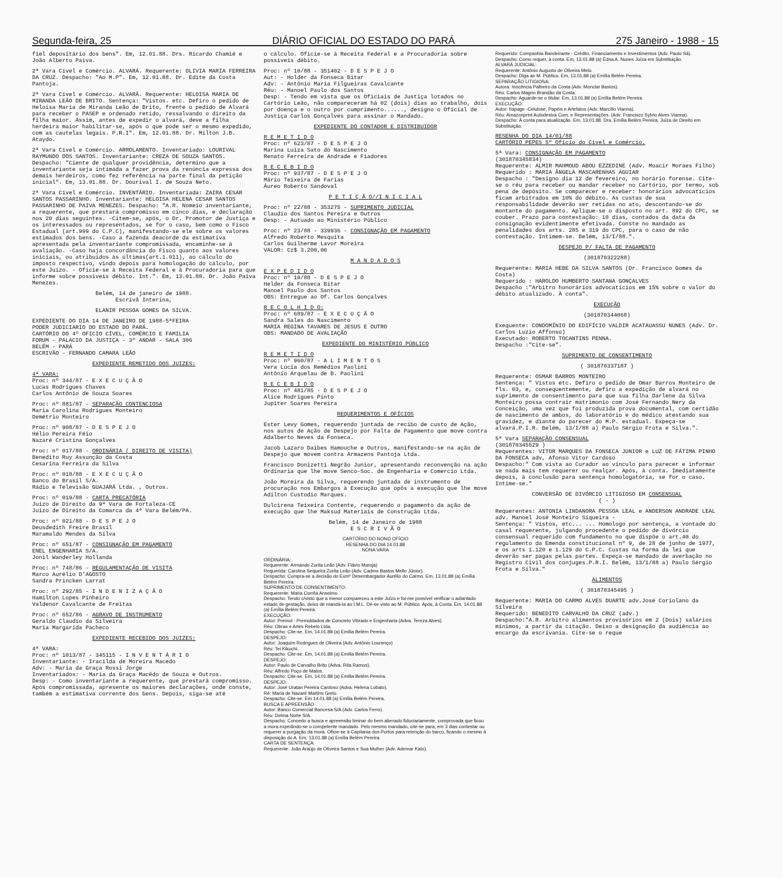Segunda-feira, 25 DIÁRIO OFICIAL DO ESTADO DO PARÁ 275 Janeiro - 1988 - 15
fiel depositário dos bens". Em, 12.01.88. Drs. Ricardo Chamié e João Alberto Paiva.
2ª Vara Cível e Comércio. ALVARÁ. Requerente: OLIVIA MARIA FERREIRA DA CRUZ. Despacho: "Ao M.P". Em, 12.01.88. Dr. Edite da Costa Pantoja.
2ª Vara Cível e Comércio. ALVARÁ. Requerente: HELOISA MARIA DE MIRANDA LEÃO DE BRITO. Sentença: "Vistos. etc. Defiro o pedido de Heloisa Maria de Miranda Leão de Brito, frente o pedido de Alvará para receber o PASEP e ordenado retido, ressalvando o direito da filha maior. Assim, antes de expedir o alvará, deve a filha herdeira maior habilitar-se, após o que pode ser o mesmo expedido, com as cautelas legais. P.R.I". Em, 12.01.88. Dr. Milton J.B. Ataydo.
2ª Vara Cível e Comércio. ARROLAMENTO. Inventariado: LOURIVAL RAYMUNDO DOS SANTOS. Inventariante: CREZA DE SOUZA SANTOS. Despacho: "Ciente de qualquer providência, determino que a inventariante seja intimada a fazer prova da renúncia expressa dos demais herdeiros, como fez referência na parte final da petição inicial". Em, 13.01.88. Dr. Dourival I. de Souza Neto.
2ª Vara Cível e Comércio. INVENTÁRIO. Inventariada: ZAIRA CESAR SANTOS PASSARINHO. Inventariante: HELOISA HELENA CESAR SANTOS PASSARINHO DE PAIVA MENEZES. Despacho: "A.R. Nomeio inventariante, a requerente, que prestará compromisso em cinco dias, e declaração nos 20 dias seguintes. -Citem-se, após, o Dr. Promotor de Justiça e os interessados ou representados, se for o caso, bem como o Fisco Estadual (art.999 do C.P.C), manifestando-se ele sobre os valores estimados dos bens. -Caso a fazenda deacorde da estimativa apresentada pela inventariante compromissada, encaminhe-se à avaliação. -Caso haja concordância do Fisco quanto aos valores iniciais, ou atribuidos às últimas(art.1.011), ao cálculo do imposto respectivo, vindo depois para homologação do cálculo, por este Juízo. - Oficie-se à Receita Federal e à Procuradoria para que informe sobre possiveis débito. Int.". Em, 13.01.88. Dr. João Paiva Menezes.
Belém, 14 de janeiro de 1988.
Escrivã Interina,
ELANIR PESSOA GOMES DA SILVA.
EXPEDIENTE DO DIA 14 DE JANEIRO DE 1988-5ªFEIRA
PODER JUDICIARIO DO ESTADO DO PARÁ.
CARTÓRIO DO 4º OFICIO CÍVEL, COMÉRCIO E FAMILIA
FORUM - PALACIO DA JUSTIÇA - 3º ANDAR - SALA 306
BELÉM - PARÁ
ESCRIVÃO - FERNANDO CAMARA LEÃO
EXPEDIENTE REMETIDO DOS JUIZES:
4ª VARA:
Proc: nº 344/87 - E X E C U Ç Ã O
Lucas Rodrigues Chaves
Carlos Antônio de Souza Soares
Proc: nº 881/87 - SEPARAÇÃO CONTENCIOSA
Maria Carolina Rodrigues Monteiro
Demétrio Monteiro
Proc: nº 908/87 - D E S P E J O
Hélio Pereira Féio
Nazaré Cristina Gonçalves
Proc: nº 017/88 - ORDINÁRIA ( DIREITO DE VISITA)
Benedito Ruy Assunção da Costa
Cesarina Ferreira da Silva
Proc: nº 018/88 - E X E C U Ç Ã O
Banco do Brasil S/A.
Rádio e Televisão GUAJARÁ Ltda. , Outros.
Proc: nº 019/88 - CARTA PRECATÓRIA
Juizo de Direito da 9ª Vara de Fortaleza-CE
Juizo de Direito da Comarca da 4ª Vara Belém/PA.
Proc: nº 021/88 - D E S P E J O
Deusdedith Freire Brasil
Maramaldo Mendes da Silva
Proc: nº 651/87 - CONSIGNAÇÃO EM PAGAMENTO
ENEL ENGENHARIA S/A.
Jonil Wanderley Hollanda
Proc: nº 748/86 - REGULAMENTAÇÃO DE VISITA
Marco Aurélio D'AGOSTO
Sandra Princken Larrat
Proc: nº 292/85 - I N D E N I Z A Ç Ã O
Hamilton Lopes Pinheiro
Valdenor Cavalcante de Freitas
Proc: nº 652/86 - AGRAVO DE INSTRUMENTO
Geraldo Claudio da Silveira
Maria Margarida Pacheco
EXPEDIENTE RECEBIDO DOS JUIZES:
4ª VARA:
Proc: nº 1013/87 - 345115 - I N V E N T Á R I O
Inventariante: - Iracilda de Moreira Macedo
Adv: - Maria da Graça Rossi Jorge
Inventariados: - Maria da Graça Macêdo de Souza e Outros.
Desp: - Como inventariante a requerente, que prestará compromisso. Após compromissada, apresente os maiores declarações, onde conste, também a estimativa corrente dos bens. Depois, siga-se até
o cálculo. Oficie-se à Receita Federal e a Procuradoria sobre possiveis débito.
Proc: nº 10/88 - 351402 - D E S P E J O
Aut: - Holder da Fonseca Bitar
Adv: - Antônio Maria Filgueiras Cavalcante
Réu: - Manoel Paulo dos Santos
Desp: - Tendo em vista que os Oficiais de Justiça lotados no Cartório Leão, não compareceram há 02 (dois) dias ao trabalho, dois por doença e o outro por cumprimento......, designo o Oficial de Justiça Carlos Gonçalves para assinar o Mandado.
EXPEDIENTE DO CONTADOR E DISTRIBUIDOR
R E M E T I D O
Proc: nº 623/87 - D E S P E J O
Marina Luiza Sato do Nascimento
Renato Ferreira de Andrade e Fiadores
R E C E B I D O
Proc: nº 937/87 - D E S P E J O
Mário Teixeira de Farias
Áureo Roberto Sandoval
P E T I Ç Ã O//I N I C I A L
Proc: nº 22/88 - 353275 - SUPRIMENTO JUDICIAL
Claudio dos Santos Pereira e Outros
Desp: - Autuado ao Ministério Público
Proc: nº 23/88 - 339936 - CONSIGNAÇÃO EM PAGAMENTO
Alfredo Roberto Mesquita
Carlos Guilherme Lavor Moreira
VALOR: Cz$ 3.200,00
M A N D A D O S
E X P E D I D O
Proc: nº 10/88 - D E S P E J O
Helder da Fonseca Bitar
Manoel Paulo dos Santos
OBS: Entregue ao Of. Carlos Gonçalves
R E C O L H I D O:
Proc: nº 689/87 - E X E C U Ç Ã O
Sandra Sales do Nascimento
MARIA REGINA TAVARES DE JESUS E OUTRO
OBS: MANDADO DE AVALIAÇÃO
EXPEDIENTE DO MINISTÉRIO PÚBLICO
R E M E T I D O
Proc: nº 960/87 - A L I M E N T O S
Vera Lúcia dos Remédios Paolini
Antônio Arquelau de B. Paolini
R E C E B I D O
Proc: nº 481/85 - D E S P E J O
Alice Rodrigues Pinto
Jupiter Soares Pereira
REQUERIMENTOS E OFÍCIOS
Ester Levy Gomes, requerendo juntada de recibo de custo de Ação, nos autos de Ação de Despejo por Falta de Pagamento que move contra Adalberto Neves da Fonseca.
Jacob Lazaro Daibes Hamouche e Outros, manifestando-se na ação de Despejo que movem contra Armazens Pantoja Ltda.
Francisco Donizetti Negrão Junior, apresentando reconvenção na ação Ordinaria que lhe move Senco-Soc. de Engenharia e Comercio Ltda.
João Moreira da Silva, requerendo juntada de instrumento de procuração nos Embargos à Execução que opôs a execução que lhe move Adilton Custodio Marques.
Dulcirena Teixeira Contente, requerendo o pagamento da ação de execução que lhe Maksud Materiais de Construção Ltda.
Belém, 14 de Janeiro de 1988
E S C R I V Ã O
CARTÓRIO DO NONO OFÍCIO
RESENHA DO DIA 14.01.88
NONA VARA
ORDINÁRIA:
Requerente: Armando Zurita Leão (Adv. Flávio Maroja)
Requerida: Carolina Sequeira Zurita Leão (Adv. Cadmo Bastos Mello Júnior).
Despacho: Cumpra-se a decisão do Exmº Desembargador Aurélio do Carmo. Em, 13.01.88 (a) Emília Belém Pereira.
SUPRIMENTO DE CONSENTIMENTO:
Requerente: Maria Corrêa Anselmo.
Despacho: Tendo c/visto que a menor compareceu a este Juízo e foi-me possível verificar o adiantado estado de gestação, deixo de mandá-la ao I.M.L. Dê-se visto ao M. Público. Após, à Conta. Em, 14.01.88 (a) Emília Belém Pereira.
EXECUÇÃO:
Autor: Premol - Premoldados de Concreto Vibrado e Engenharia (Adva. Tereza Alves).
Réu: Obras e Artes Rebelo Ltda.
Despacho: Cite-se. Em, 14.01.88 (a) Emília Belém Pereira.
DESPEJO:
Autor: Joaquim Rodrigues de Oliveira (Adv. Antônio Lourenço)
Réu: Tei Kikuchi.
Despacho: Cite-se. Em, 14.01.88 (a) Emília Belém Pereira.
DESPEJO:
Autor: Paulo de Carvalho Brito (Adva. Rita Ramos).
Réu: Alfredo Poço de Matos.
Despacho: Cite-se. Em, 14.01.88 (a) Emília Belém Pereira.
DESPEJO:
Autor: José Uratan Pereira Cardoso (Adva. Helena Lobato).
Ré: Maria de Nazaré Martins Grelo.
Despacho: Cite-se. Em 14.01.88 (a) Emília Belém Pereira.
BUSCA E APREENSÃO
Autor: Banco Comercial Bancesa S/A (Adv. Carlos Ferro).
Réu: Delma Norte S/A.
Despacho: Concedo a busca e apreensão liminar do bem alienado fiduciariamente, comprovada que ficou a mora expedindo-se o competente mandado. Pelo mesmo mandado, cite-se para, em 3 dias contestar ou requerer a purgação da mora. Oficie-se à Capitania dos Portos para retenção do barco, ficando o mesmo à disposição do A. Em, 13.01.88 (a) Emília Belém Pereira.
CARTA DE SENTENÇA:
Requerente: João Araújo de Oliveira Santos e Sua Mulher (Adv. Ademar Kato).
Requerido: Companhia Bandeirante - Crédito, Financiamento e Investimentos (Adv. Paulo Sá).
Despacho: Como requer, à conta. Em, 13.01.88 (a) Édna A. Nunes Juíza em Substituição.
ALVARÁ JUDICIAL:
Requerente: Antônio Augusto de Oliveira Melo.
Despacho: Diga ao M. Público. Em, 13.01.88 (a) Emília Belém Pereira.
SEPARAÇÃO LITIGIOSA:
Autora: Inocência Palheiro da Costa (Adv. Monclar Bastos).
Réu: Carlos Magno Brandão da Costa.
Despacho: Aguarde-se o titular. Em, 13.01.88 (a) Emília Belém Pereira.
EXECUÇÃO:
Autor: Itapage -Celulose, Papéis e Artefatos (Adv. Marcílio Vianna).
Réu: Amazonprint Autodesiva Com. e Representações. (Adv. Francisco Sylvio Alves Vianna).
Despacho: À conta para atualização. Em, 13.01.88. Dra. Emília Belém Pereira, Juíza de Direito em Substituição.
RESENHA DO DIA 14/01/88
CARTÓRIO PEPES 5º Ofício do Cível e Comércio.
5ª Vara: CONSIGNAÇÃO EM PAGAMENTO
(301870345834)
Requerente: ALMIR MAHMOUD ABOU EZZEDINE (Adv. Moacir Moraes Filho)
Requerido : MARIA ÂNGELA MASCARENHAS AGUIAR
Despacho : "Designo dia 12 de fevereiro, no horário forense. Cite-se o réu para receber ou mandar receber no Cartório, por termo, sob pena de depósito. Se comparecer e receber: honorários advocatícios ficam arbitrados em 10% do débito. As custas de sua responsabilidade deverão ser retidas no ato, descontando-se do montante do pagamento. Aplique-se o disposto no art. 892 do CPC, se couber. Prazo para contestação: 10 dias, contados da data da consignação evidentimente efetivada. Conste no mandado as penalidades dos arts. 285 e 319 do CPC, para o caso de não contestação. Intimem-se. Belém, 13/I/88.".
DESPEJO P/ FALTA DE PAGAMENTO
(301870322288)
Requerente: MARIA HEBE DA SILVA SANTOS (Dr. Francisco Gomes da Costa)
Requerido : HAROLDO HUMBERTO SANTANA GONÇALVES
Despacho :"Arbitro honorários advocatícios em 15% sobre o valor do débito atualizado. À conta".
EXECUÇÃO
(301870344068)
Exequente: CONDOMÍNIO DO EDIFÍCIO VALDIR ACATAUASSU NUNES (Adv. Dr. Carlos Luzio Affonso)
Executado: ROBERTO TOCANTINS PENNA.
Despacho :"Cite-se".
SUPRIMENTO DE CONSENTIMENTO
( 301870337187 )
Requerente: OSMAR BARROS MONTEIRO
Sentença: " Vistos etc. Defiro o pedido de Omar Barros Monteiro de fls. 03, e, consequentemente, defiro a expedição de alvará no suprimento de consentimento para que sua filha Darlene da Silva Monteiro possa contrair matrimonio com José Fernando Nery da Conceição, uma vez que foi produzida prova documental, com certidão de nascimento de ambos, do laboratório e do médico atestando sua gravidez, e diante do parecer do M.P. estadual. Expeça-se alvará.P.I.R. Belém, 13/I/88 a) Paulo Sérgio Frota e Silva.".
5ª Vara SEPARAÇÃO CONSENSUAL
(301870345529 )
Requerentes: VITOR MARQUES DA FONSECA JUNIOR e LUZ DE FÁTIMA PINHO DA FONSECA adv, Afonso Vitor Cardoso
Despacho:" Com vista ao Curador ao vínculo para parecer e informar se nada mais tem requerer ou realçar. Após, à conta. Imediatamente depois, à conclusão para sentença homologatória, se for o caso. Intime-se."
CONVERSÃO DE DIVÓRCIO LITIGIOSO EM CONSENSUAL
( - )
Requerentes: ANTONIA LINDANORA PESSOA LEAL e ANDERSON ANDRADE LEAL adv. Manoel José Monteiro Siqueira -
Sentença: " Vistos, etc... ... Homologo por sentença, a vontade do casal requerente, julgando procedente o pedido de divórcio consensual requerido com fundamento no que dispõe o art.40 do regulamento da Emenda constitucional nº 9, de 28 de junho de 1977, e os arts 1.120 e 1.129 do C.P.C. Custas na forma da lei que deverão ser pagas pelas partes. Expeça-se mandado de averbação no Registro Civil dos conjuges.P.R.I. Belém, 13/1/88 a) Paulo Sérgio Frota e Silva."
ALIMENTOS
( 301870345495 )
Requerente: MARIA DO CARMO ALVES DUARTE adv.José Coriolano da Silveira
Requerido: BENEDITO CARVALHO DA CRUZ (adv.)
Despacho:"A.R. Arbitro alimentos provisórios em 2 (Dois) salários mínimos, a partir da citação. Deixo a designação da audiência ao encargo da escrivania. Cite-se o reque